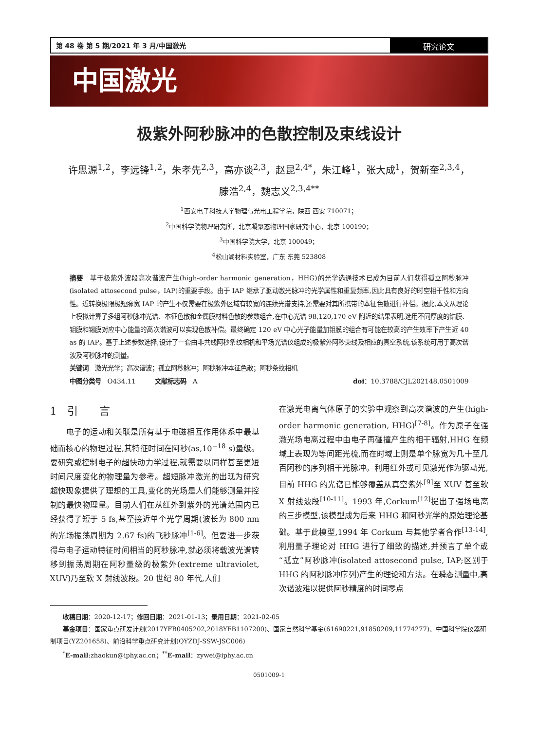第 48 卷 第 5 期/2021 年 3 月/中国激光
研究论文
中国激光
极紫外阿秒脉冲的色散控制及束线设计
许思源<sup>1,2</sup>，李远锋<sup>1,2</sup>，朱孝先<sup>2,3</sup>，高亦谈<sup>2,3</sup>，赵昆<sup>2,4*</sup>，朱江峰<sup>1</sup>，张大成<sup>1</sup>，贺新奎<sup>2,3,4</sup>，
滕浩<sup>2,4</sup>，魏志义<sup>2,3,4**</sup>
<sup>1</sup> 西安电子科技大学物理与光电工程学院，陕西 西安 710071；
<sup>2</sup> 中国科学院物理研究所，北京凝聚态物理国家研究中心，北京 100190；
<sup>3</sup> 中国科学院大学，北京 100049；
<sup>4</sup> 松山湖材料实验室，广东 东莞 523808
摘要　基于极紫外波段高次谐波产生(high-order harmonic generation，HHG)的光学选通技术已成为目前人们获得孤立阿秒脉冲(isolated attosecond pulse，IAP)的重要手段。由于 IAP 继承了驱动激光脉冲的光学属性和重复频率,因此具有良好的时空相干性和方向性。近转换极限极短脉宽 IAP 的产生不仅需要在极紫外区域有较宽的连续光谱支持,还需要对其所携带的本征色散进行补偿。据此,本文从理论上模拟计算了多组阿秒脉冲光谱、本征色散和金属膜材料色散的参数组合,在中心光谱 98,120,170 eV 附近的结果表明,选用不同厚度的锆膜、钼膜和锡膜对应中心能量的高次谐波可以实现色散补偿。最终确定 120 eV 中心光子能量加钼膜的组合有可能在较高的产生效率下产生近 40 as 的 IAP。基于上述参数选择,设计了一套由非共线阿秒条纹相机和平场光谱仪组成的极紫外阿秒束线及相应的真空系统,该系统可用于高次谐波及阿秒脉冲的测量。
关键词　激光光学；高次谐波；孤立阿秒脉冲；阿秒脉冲本征色散；阿秒条纹相机
中图分类号　O434.11　　　文献标志码　A doi：10.3788/CJL202148.0501009
1　引　　言
　　电子的运动和关联是所有基于电磁相互作用体系中最基础而核心的物理过程,其特征时间在阿秒(as,10<sup>−18</sup> s)量级。要研究或控制电子的超快动力学过程,就需要以同样甚至更短时间尺度变化的物理量为参考。超短脉冲激光的出现为研究超快现象提供了理想的工具,变化的光场是人们能够测量并控制的最快物理量。目前人们在从红外到紫外的光谱范围内已经获得了短于 5 fs,甚至接近单个光学周期(波长为 800 nm 的光场振荡周期为 2.67 fs)的飞秒脉冲<sup>[1-6]</sup>。但要进一步获得与电子运动特征时间相当的阿秒脉冲,就必须将载波光谱转移到振荡周期在阿秒量级的极紫外(extreme ultraviolet, XUV)乃至软 X 射线波段。20 世纪 80 年代,人们
在激光电离气体原子的实验中观察到高次谐波的产生(high-order harmonic generation, HHG)<sup>[7-8]</sup>。作为原子在强激光场电离过程中由电子再碰撞产生的相干辐射,HHG 在频域上表现为等间距光梳,而在时域上则是单个脉宽为几十至几百阿秒的序列相干光脉冲。利用红外或可见激光作为驱动光,目前 HHG 的光谱已能够覆盖从真空紫外<sup>[9]</sup>至 XUV 甚至软 X 射线波段<sup>[10-11]</sup>。1993 年,Corkum<sup>[12]</sup>提出了强场电离的三步模型,该模型成为后来 HHG 和阿秒光学的原始理论基础。基于此模型,1994 年 Corkum 与其他学者合作<sup>[13-14]</sup>,利用量子理论对 HHG 进行了细致的描述,并预言了单个或“孤立”阿秒脉冲(isolated attosecond pulse, IAP;区别于 HHG 的阿秒脉冲序列)产生的理论和方法。在瞬态测量中,高次谐波难以提供阿秒精度的时间零点
　　收稿日期：2020-12-17；修回日期：2021-01-13；录用日期：2021-02-05
　　基金项目：国家重点研发计划(2017YFB0405202,2018YFB1107200)、国家自然科学基金(61690221,91850209,11774277)、中国科学院仪器研制项目(YZ201658)、前沿科学重点研究计划(QYZDJ-SSW-JSC006)
　　<sup>*</sup> E-mail:zhaokun@iphy.ac.cn；<sup>**</sup>E-mail：zywei@iphy.ac.cn
0501009-1